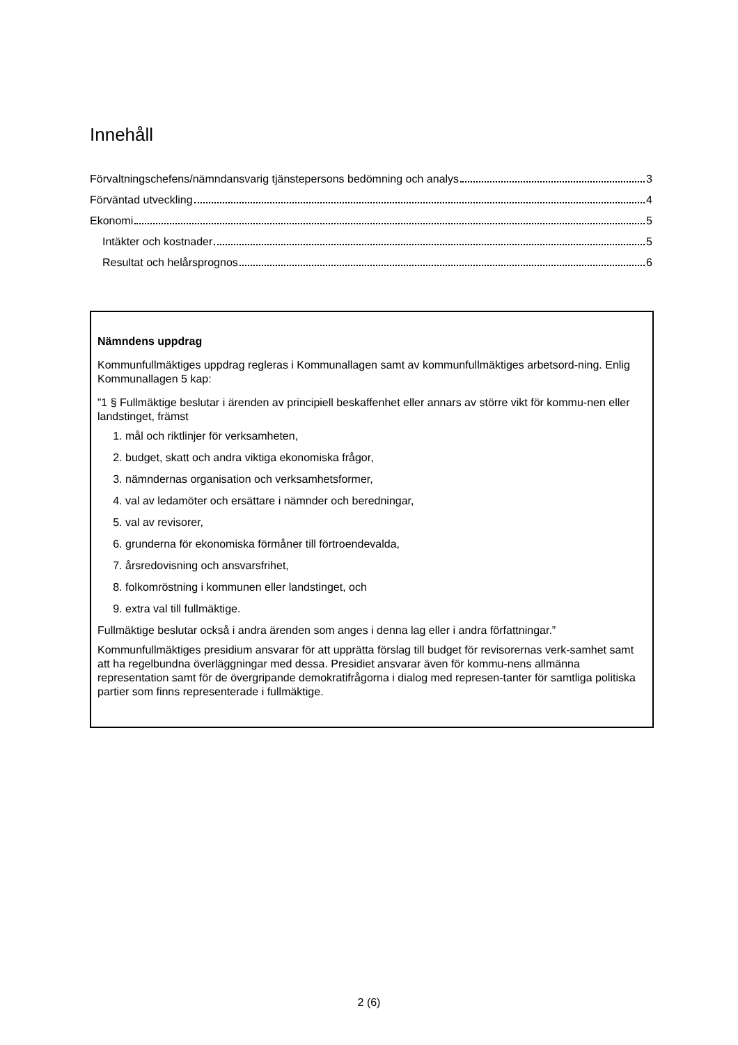Innehåll
Förvaltningschefens/nämndansvarig tjänstepersons bedömning och analys 3
Förväntad utveckling 4
Ekonomi 5
Intäkter och kostnader 5
Resultat och helårsprognos 6
Nämndens uppdrag
Kommunfullmäktiges uppdrag regleras i Kommunallagen samt av kommunfullmäktiges arbetsord-ning. Enlig Kommunallagen 5 kap:
”1 § Fullmäktige beslutar i ärenden av principiell beskaffenhet eller annars av större vikt för kommu-nen eller landstinget, främst
1. mål och riktlinjer för verksamheten,
2. budget, skatt och andra viktiga ekonomiska frågor,
3. nämndernas organisation och verksamhetsformer,
4. val av ledamöter och ersättare i nämnder och beredningar,
5. val av revisorer,
6. grunderna för ekonomiska förmåner till förtroendevalda,
7. årsredovisning och ansvarsfrihet,
8. folkomröstning i kommunen eller landstinget, och
9. extra val till fullmäktige.
Fullmäktige beslutar också i andra ärenden som anges i denna lag eller i andra författningar.”
Kommunfullmäktiges presidium ansvarar för att upprätta förslag till budget för revisorernas verk-samhet samt att ha regelbundna överläggningar med dessa. Presidiet ansvarar även för kommu-nens allmänna representation samt för de övergripande demokratifrågorna i dialog med represen-tanter för samtliga politiska partier som finns representerade i fullmäktige.
2 (6)